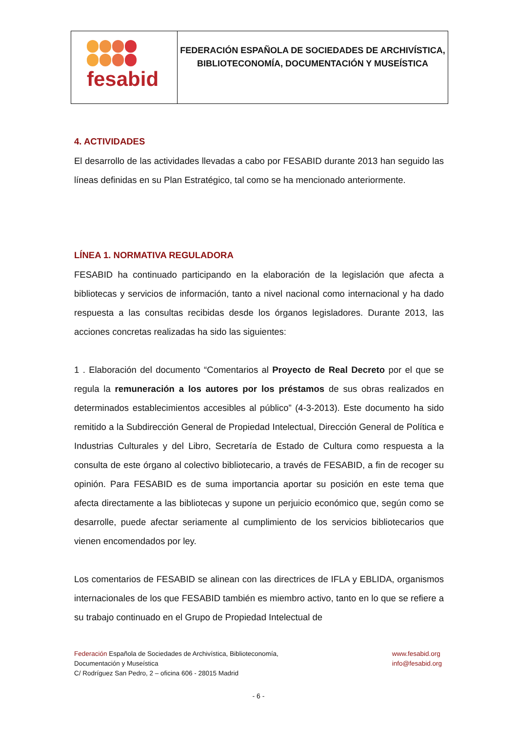fesabid
FEDERACIÓN ESPAÑOLA DE SOCIEDADES DE ARCHIVÍSTICA,
BIBLIOTECONOMÍA, DOCUMENTACIÓN Y MUSEÍSTICA
4. ACTIVIDADES
El desarrollo de las actividades llevadas a cabo por FESABID durante 2013 han seguido las líneas definidas en su Plan Estratégico, tal como se ha mencionado anteriormente.
LÍNEA 1. NORMATIVA REGULADORA
FESABID ha continuado participando en la elaboración de la legislación que afecta a bibliotecas y servicios de información, tanto a nivel nacional como internacional y ha dado respuesta a las consultas recibidas desde los órganos legisladores. Durante 2013, las acciones concretas realizadas ha sido las siguientes:
1 . Elaboración del documento “Comentarios al Proyecto de Real Decreto por el que se regula la remuneración a los autores por los préstamos de sus obras realizados en determinados establecimientos accesibles al público” (4-3-2013). Este documento ha sido remitido a la Subdirección General de Propiedad Intelectual, Dirección General de Política e Industrias Culturales y del Libro, Secretaría de Estado de Cultura como respuesta a la consulta de este órgano al colectivo bibliotecario, a través de FESABID, a fin de recoger su opinión. Para FESABID es de suma importancia aportar su posición en este tema que afecta directamente a las bibliotecas y supone un perjuicio económico que, según como se desarrolle, puede afectar seriamente al cumplimiento de los servicios bibliotecarios que vienen encomendados por ley.
Los comentarios de FESABID se alinean con las directrices de IFLA y EBLIDA, organismos internacionales de los que FESABID también es miembro activo, tanto en lo que se refiere a su trabajo continuado en el Grupo de Propiedad Intelectual de
Federación Española de Sociedades de Archivística, Biblioteconomía,
Documentación y Museística
C/ Rodríguez San Pedro, 2 – oficina 606 - 28015 Madrid
www.fesabid.org
info@fesabid.org
- 6 -